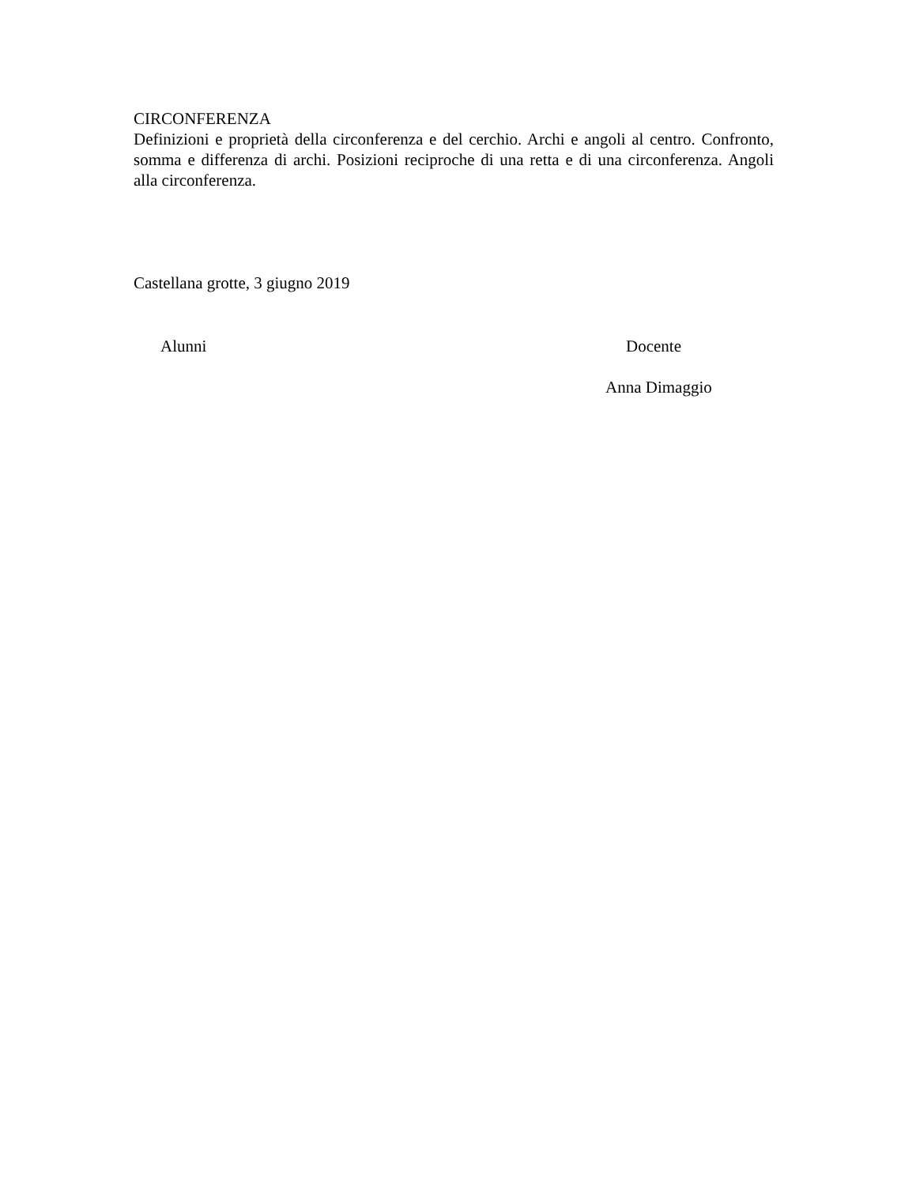CIRCONFERENZA
Definizioni e proprietà della circonferenza e del cerchio. Archi e angoli al centro. Confronto, somma e differenza di archi. Posizioni reciproche di una retta e di una circonferenza. Angoli alla circonferenza.
Castellana grotte, 3 giugno 2019
Alunni Docente
Anna Dimaggio